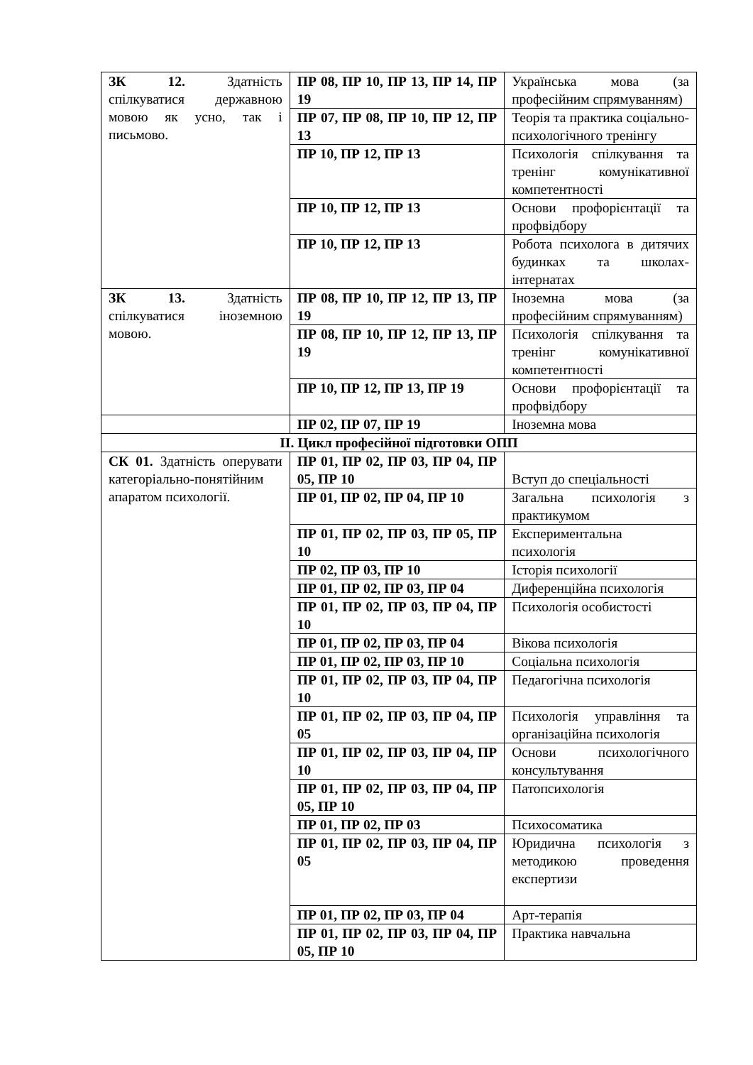| ЗК 12. Здатність спілкуватися державною мовою як усно, так і письмово. | ПР 08, ПР 10, ПР 13, ПР 14, ПР 19 | Українська мова (за професійним спрямуванням) |
| | ПР 07, ПР 08, ПР 10, ПР 12, ПР 13 | Теорія та практика соціально-психологічного тренінгу |
| | ПР 10, ПР 12, ПР 13 | Психологія спілкування та тренінг комунікативної компетентності |
| | ПР 10, ПР 12, ПР 13 | Основи профорієнтації та профвідбору |
| | ПР 10, ПР 12, ПР 13 | Робота психолога в дитячих будинках та школах-інтернатах |
| ЗК 13. Здатність спілкуватися іноземною мовою. | ПР 08, ПР 10, ПР 12, ПР 13, ПР 19 | Іноземна мова (за професійним спрямуванням) |
| | ПР 08, ПР 10, ПР 12, ПР 13, ПР 19 | Психологія спілкування та тренінг комунікативної компетентності |
| | ПР 10, ПР 12, ПР 13, ПР 19 | Основи профорієнтації та профвідбору |
| | ПР 02, ПР 07, ПР 19 | Іноземна мова |
| ІІ. Цикл професійної підготовки ОПП | | |
| СК 01. Здатність оперувати категоріально-понятійним апаратом психології. | ПР 01, ПР 02, ПР 03, ПР 04, ПР 05, ПР 10 | Вступ до спеціальності |
| | ПР 01, ПР 02, ПР 04, ПР 10 | Загальна психологія з практикумом |
| | ПР 01, ПР 02, ПР 03, ПР 05, ПР 10 | Експериментальна психологія |
| | ПР 02, ПР 03, ПР 10 | Історія психології |
| | ПР 01, ПР 02, ПР 03, ПР 04 | Диференційна психологія |
| | ПР 01, ПР 02, ПР 03, ПР 04, ПР 10 | Психологія особистості |
| | ПР 01, ПР 02, ПР 03, ПР 04 | Вікова психологія |
| | ПР 01, ПР 02, ПР 03, ПР 10 | Соціальна психологія |
| | ПР 01, ПР 02, ПР 03, ПР 04, ПР 10 | Педагогічна психологія |
| | ПР 01, ПР 02, ПР 03, ПР 04, ПР 05 | Психологія управління та організаційна психологія |
| | ПР 01, ПР 02, ПР 03, ПР 04, ПР 10 | Основи психологічного консультування |
| | ПР 01, ПР 02, ПР 03, ПР 04, ПР 05, ПР 10 | Патопсихологія |
| | ПР 01, ПР 02, ПР 03 | Психосоматика |
| | ПР 01, ПР 02, ПР 03, ПР 04, ПР 05 | Юридична психологія з методикою проведення експертизи |
| | ПР 01, ПР 02, ПР 03, ПР 04 | Арт-терапія |
| | ПР 01, ПР 02, ПР 03, ПР 04, ПР 05, ПР 10 | Практика навчальна |